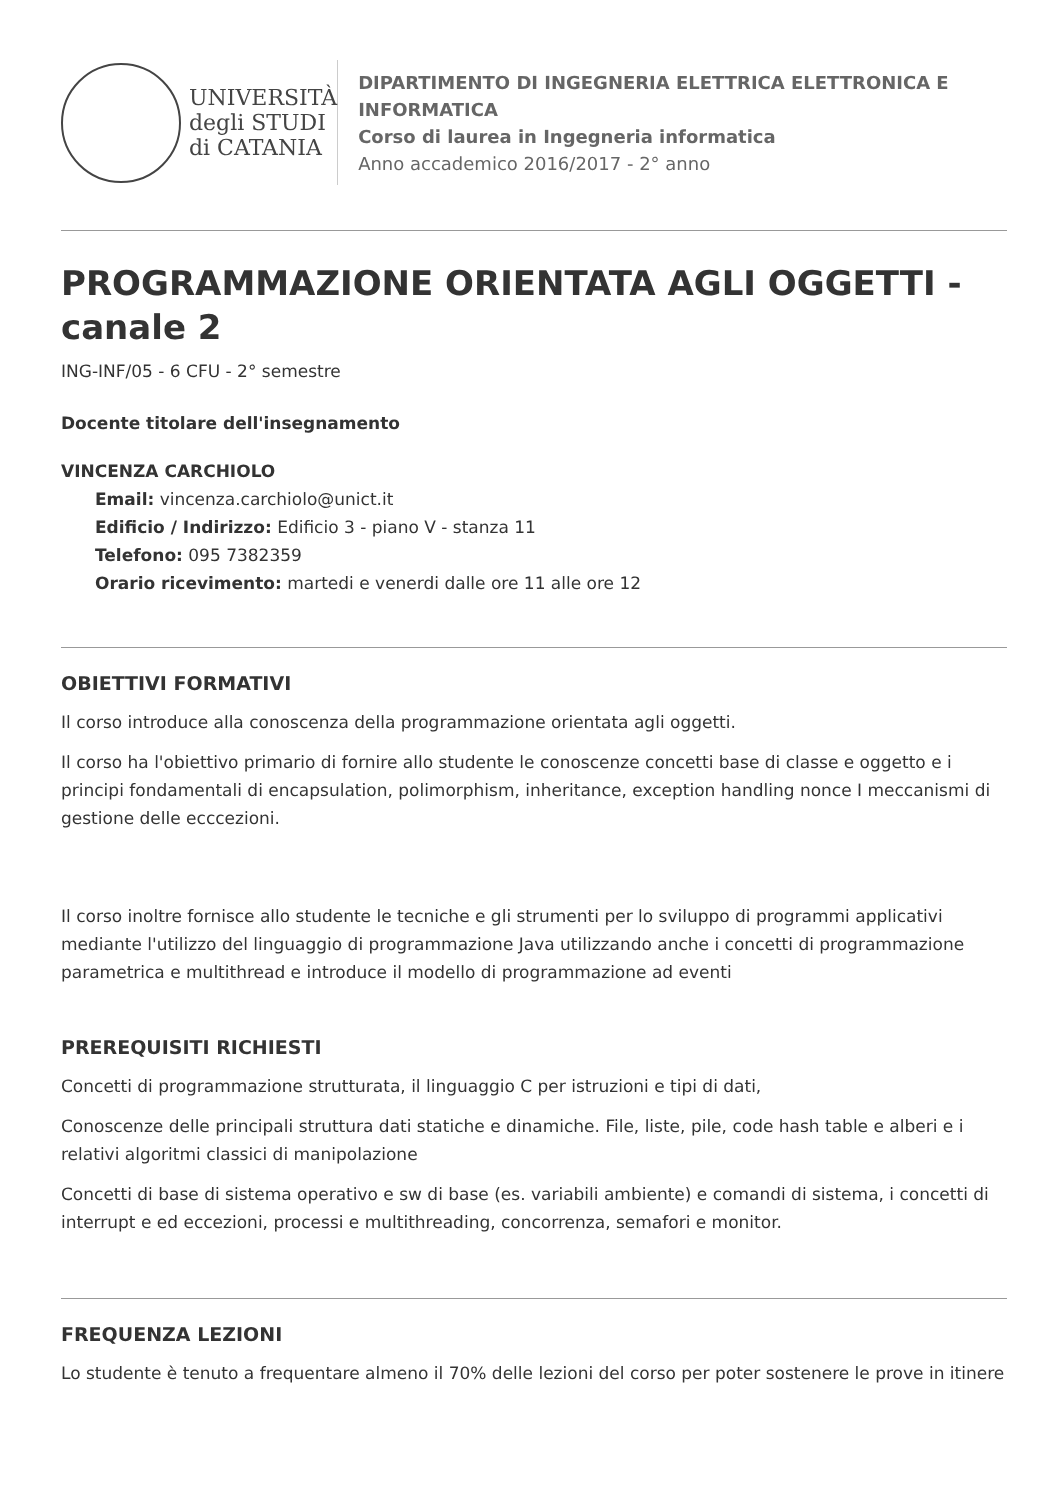UNIVERSITÀ
degli STUDI
di CATANIA
DIPARTIMENTO DI INGEGNERIA ELETTRICA ELETTRONICA E INFORMATICA
Corso di laurea in Ingegneria informatica
Anno accademico 2016/2017 - 2° anno
PROGRAMMAZIONE ORIENTATA AGLI OGGETTI - canale 2
ING-INF/05 - 6 CFU - 2° semestre
Docente titolare dell'insegnamento
VINCENZA CARCHIOLO
Email: vincenza.carchiolo@unict.it
Edificio / Indirizzo: Edificio 3 - piano V - stanza 11
Telefono: 095 7382359
Orario ricevimento: martedi e venerdi dalle ore 11 alle ore 12
OBIETTIVI FORMATIVI
Il corso introduce alla conoscenza della programmazione orientata agli oggetti.
Il corso ha l'obiettivo primario di fornire allo studente le conoscenze concetti base di classe e oggetto e i principi fondamentali di encapsulation, polimorphism, inheritance, exception handling nonce I meccanismi di gestione delle ecccezioni.
Il corso inoltre fornisce allo studente le tecniche e gli strumenti per lo sviluppo di programmi applicativi mediante l'utilizzo del linguaggio di programmazione Java utilizzando anche i concetti di programmazione parametrica e multithread e introduce il modello di programmazione ad eventi
PREREQUISITI RICHIESTI
Concetti di programmazione strutturata, il linguaggio C per istruzioni e tipi di dati,
Conoscenze delle principali struttura dati statiche e dinamiche. File, liste, pile, code hash table e alberi e i relativi algoritmi classici di manipolazione
Concetti di base di sistema operativo e sw di base (es. variabili ambiente) e comandi di sistema, i concetti di interrupt e ed eccezioni, processi e multithreading, concorrenza, semafori e monitor.
FREQUENZA LEZIONI
Lo studente è tenuto a frequentare almeno il 70% delle lezioni del corso per poter sostenere le prove in itinere